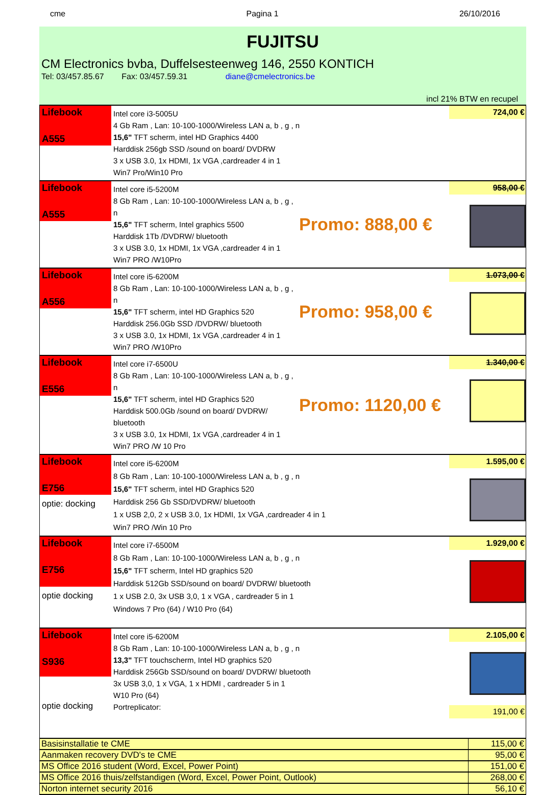cme Pagina 1 26/10/2016
FUJITSU
CM Electronics bvba, Duffelsesteenweg 146, 2550 KONTICH
Tel: 03/457.85.67 Fax: 03/457.59.31 diane@cmelectronics.be
incl 21% BTW en recupel
Lifebook
A555
Intel core i3-5005U
4 Gb Ram , Lan: 10-100-1000/Wireless LAN a, b , g , n
15,6" TFT scherm, intel HD Graphics 4400
Harddisk 256gb SSD /sound on board/ DVDRW
3 x USB 3.0, 1x HDMI, 1x VGA ,cardreader 4 in 1
Win7 Pro/Win10 Pro
724,00 €
Lifebook
A555
Intel core i5-5200M
8 Gb Ram , Lan: 10-100-1000/Wireless LAN a, b , g , n
15,6" TFT scherm, Intel graphics 5500
Harddisk 1Tb /DVDRW/ bluetooth
3 x USB 3.0, 1x HDMI, 1x VGA ,cardreader 4 in 1
Win7 PRO /W10Pro
Promo: 888,00 €
958,00 €
Lifebook
A556
Intel core i5-6200M
8 Gb Ram , Lan: 10-100-1000/Wireless LAN a, b , g , n
15,6" TFT scherm, intel HD Graphics 520
Harddisk 256.0Gb SSD /DVDRW/ bluetooth
3 x USB 3.0, 1x HDMI, 1x VGA ,cardreader 4 in 1
Win7 PRO /W10Pro
Promo: 958,00 €
1.073,00 €
Lifebook
E556
Intel core i7-6500U
8 Gb Ram , Lan: 10-100-1000/Wireless LAN a, b , g , n
15,6" TFT scherm, intel HD Graphics 520
Harddisk 500.0Gb /sound on board/ DVDRW/ bluetooth
3 x USB 3.0, 1x HDMI, 1x VGA ,cardreader 4 in 1
Win7 PRO /W 10 Pro
Promo: 1120,00 €
1.340,00 €
Lifebook
E756
optie: docking
Intel core i5-6200M
8 Gb Ram , Lan: 10-100-1000/Wireless LAN a, b , g , n
15,6" TFT scherm, intel HD Graphics 520
Harddisk 256 Gb SSD/DVDRW/ bluetooth
1 x USB 2,0, 2 x USB 3.0, 1x HDMI, 1x VGA ,cardreader 4 in 1
Win7 PRO /Win 10 Pro
1.595,00 €
Lifebook
E756
optie docking
Intel core i7-6500M
8 Gb Ram , Lan: 10-100-1000/Wireless LAN a, b , g , n
15,6" TFT scherm, Intel HD graphics 520
Harddisk 512Gb SSD/sound on board/ DVDRW/ bluetooth
1 x USB 2.0, 3x USB 3,0, 1 x VGA , cardreader 5 in 1
Windows 7 Pro (64) / W10 Pro (64)
1.929,00 €
Lifebook
S936
optie docking
Intel core i5-6200M
8 Gb Ram , Lan: 10-100-1000/Wireless LAN a, b , g , n
13,3" TFT touchscherm, Intel HD graphics 520
Harddisk 256Gb SSD/sound on board/ DVDRW/ bluetooth
3x USB 3,0, 1 x VGA, 1 x HDMI , cardreader 5 in 1
W10 Pro (64)
Portreplicator:
2.105,00 €
191,00 €
| Basisinstallatie te CME | 115,00 € |
| Aanmaken recovery DVD's te CME | 95,00 € |
| MS Office 2016 student (Word, Excel, Power Point) | 151,00 € |
| MS Office 2016 thuis/zelfstandigen (Word, Excel, Power Point, Outlook) | 268,00 € |
| Norton internet security 2016 | 56,10 € |